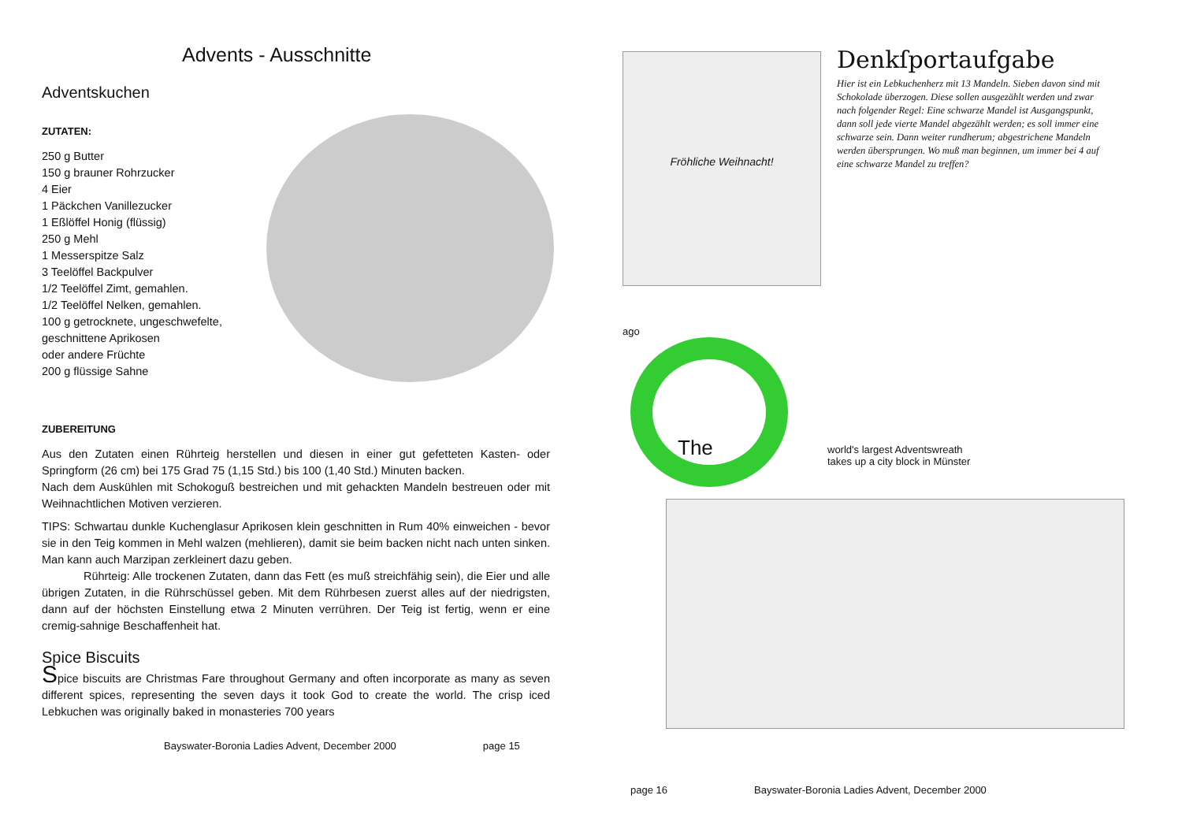Advents - Ausschnitte
Adventskuchen
ZUTATEN:
250 g Butter
150 g brauner Rohrzucker
4 Eier
1 Päckchen Vanillezucker
1 Eßlöffel Honig (flüssig)
250 g Mehl
1 Messerspitze Salz
3 Teelöffel Backpulver
1/2 Teelöffel Zimt, gemahlen.
1/2 Teelöffel Nelken, gemahlen.
100 g getrocknete, ungeschwefelte,
geschnittene Aprikosen
oder andere Früchte
200 g flüssige Sahne
ZUBEREITUNG
Aus den Zutaten einen Rührteig herstellen und diesen in einer gut gefetteten Kasten- oder Springform (26 cm) bei 175 Grad 75 (1,15 Std.) bis 100 (1,40 Std.) Minuten backen.
Nach dem Auskühlen mit Schokoguß bestreichen und mit gehackten Mandeln bestreuen oder mit Weihnachtlichen Motiven verzieren.
TIPS: Schwartau dunkle Kuchenglasur Aprikosen klein geschnitten in Rum 40% einweichen - bevor sie in den Teig kommen in Mehl walzen (mehlieren), damit sie beim backen nicht nach unten sinken. Man kann auch Marzipan zerkleinert dazu geben.
Rührteig: Alle trockenen Zutaten, dann das Fett (es muß streichfähig sein), die Eier und alle übrigen Zutaten, in die Rührschüssel geben. Mit dem Rührbesen zuerst alles auf der niedrigsten, dann auf der höchsten Einstellung etwa 2 Minuten verrühren. Der Teig ist fertig, wenn er eine cremig-sahnige Beschaffenheit hat.
Spice Biscuits
Spice biscuits are Christmas Fare throughout Germany and often incorporate as many as seven different spices, representing the seven days it took God to create the world. The crisp iced Lebkuchen was originally baked in monasteries 700 years
Bayswater-Boronia Ladies Advent, December 2000 page 15
Fröhliche Weihnacht!
Denkſportaufgabe
Hier ist ein Lebkuchenherz mit 13 Mandeln. Sieben davon sind mit Schokolade überzogen. Diese sollen ausgezählt werden und zwar nach folgender Regel: Eine schwarze Mandel ist Ausgangspunkt, dann soll jede vierte Mandel abgezählt werden; es soll immer eine schwarze sein. Dann weiter rundherum; abgestrichene Mandeln werden übersprungen. Wo muß man beginnen, um immer bei 4 auf eine schwarze Mandel zu treffen?
ago
The
world's largest Adventswreath
takes up a city block in Münster
page 16 Bayswater-Boronia Ladies Advent, December 2000